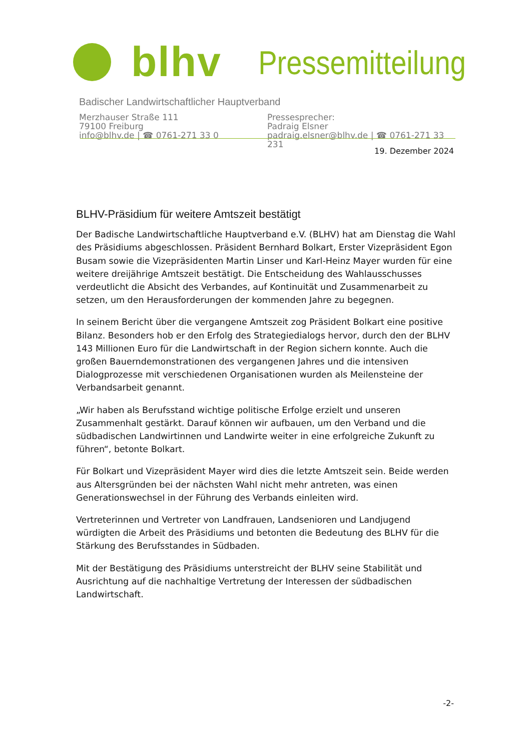blhv
Pressemitteilung
Badischer Landwirtschaftlicher Hauptverband
Merzhauser Straße 111
79100 Freiburg
info@blhv.de | ☎ 0761-271 33 0
Pressesprecher:
Padraig Elsner
padraig.elsner@blhv.de | ☎ 0761-271 33 231
19. Dezember 2024
BLHV-Präsidium für weitere Amtszeit bestätigt
Der Badische Landwirtschaftliche Hauptverband e.V. (BLHV) hat am Dienstag die Wahl des Präsidiums abgeschlossen. Präsident Bernhard Bolkart, Erster Vizepräsident Egon Busam sowie die Vizepräsidenten Martin Linser und Karl-Heinz Mayer wurden für eine weitere dreijährige Amtszeit bestätigt. Die Entscheidung des Wahlausschusses verdeutlicht die Absicht des Verbandes, auf Kontinuität und Zusammenarbeit zu setzen, um den Herausforderungen der kommenden Jahre zu begegnen.
In seinem Bericht über die vergangene Amtszeit zog Präsident Bolkart eine positive Bilanz. Besonders hob er den Erfolg des Strategiedialogs hervor, durch den der BLHV 143 Millionen Euro für die Landwirtschaft in der Region sichern konnte. Auch die großen Bauerndemonstrationen des vergangenen Jahres und die intensiven Dialogprozesse mit verschiedenen Organisationen wurden als Meilensteine der Verbandsarbeit genannt.
„Wir haben als Berufsstand wichtige politische Erfolge erzielt und unseren Zusammenhalt gestärkt. Darauf können wir aufbauen, um den Verband und die südbadischen Landwirtinnen und Landwirte weiter in eine erfolgreiche Zukunft zu führen“, betonte Bolkart.
Für Bolkart und Vizepräsident Mayer wird dies die letzte Amtszeit sein. Beide werden aus Altersgründen bei der nächsten Wahl nicht mehr antreten, was einen Generationswechsel in der Führung des Verbands einleiten wird.
Vertreterinnen und Vertreter von Landfrauen, Landsenioren und Landjugend würdigten die Arbeit des Präsidiums und betonten die Bedeutung des BLHV für die Stärkung des Berufsstandes in Südbaden.
Mit der Bestätigung des Präsidiums unterstreicht der BLHV seine Stabilität und Ausrichtung auf die nachhaltige Vertretung der Interessen der südbadischen Landwirtschaft.
-2-